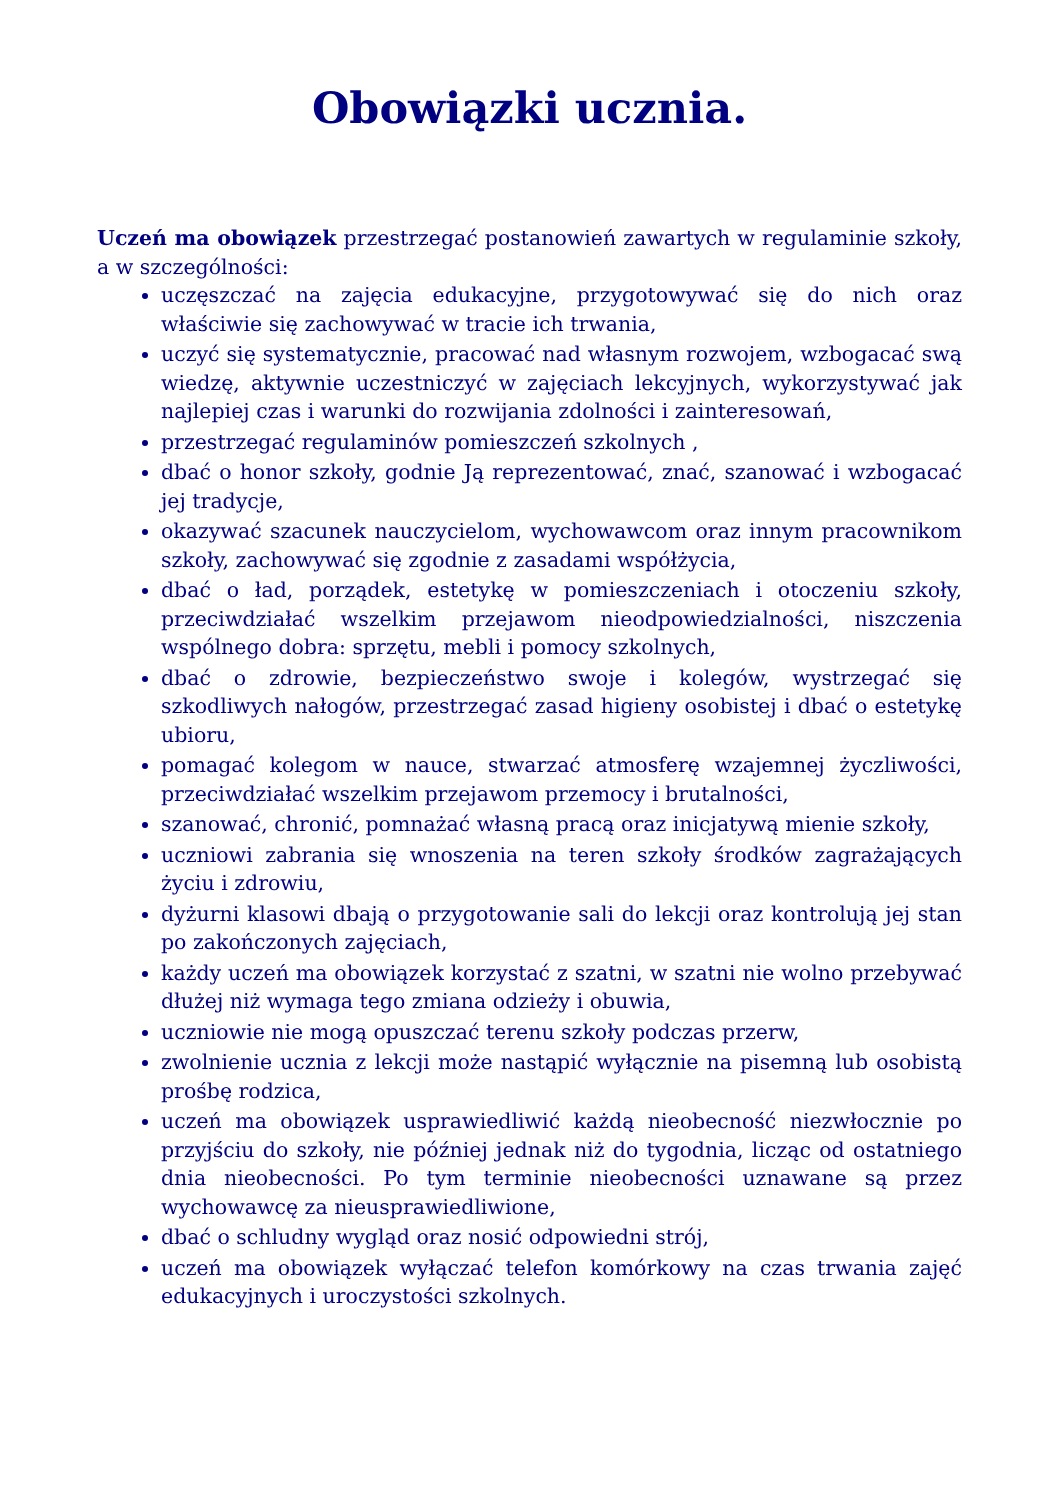Obowiązki ucznia.
Uczeń ma obowiązek przestrzegać postanowień zawartych w regulaminie szkoły, a w szczególności:
uczęszczać na zajęcia edukacyjne, przygotowywać się do nich oraz właściwie się zachowywać w tracie ich trwania,
uczyć się systematycznie, pracować nad własnym rozwojem, wzbogacać swą wiedzę, aktywnie uczestniczyć w zajęciach lekcyjnych, wykorzystywać jak najlepiej czas i warunki do rozwijania zdolności i zainteresowań,
przestrzegać regulaminów pomieszczeń szkolnych ,
dbać o honor szkoły, godnie Ją reprezentować, znać, szanować i wzbogacać jej tradycje,
okazywać szacunek nauczycielom, wychowawcom oraz innym pracownikom szkoły, zachowywać się zgodnie z zasadami współżycia,
dbać o ład, porządek, estetykę w pomieszczeniach i otoczeniu szkoły, przeciwdziałać wszelkim przejawom nieodpowiedzialności, niszczenia wspólnego dobra: sprzętu, mebli i pomocy szkolnych,
dbać o zdrowie, bezpieczeństwo swoje i kolegów, wystrzegać się szkodliwych nałogów, przestrzegać zasad higieny osobistej i dbać o estetykę ubioru,
pomagać kolegom w nauce, stwarzać atmosferę wzajemnej życzliwości, przeciwdziałać wszelkim przejawom przemocy i brutalności,
szanować, chronić, pomnażać własną pracą oraz inicjatywą mienie szkoły,
uczniowi zabrania się wnoszenia na teren szkoły środków zagrażających życiu i zdrowiu,
dyżurni klasowi dbają o przygotowanie sali do lekcji oraz kontrolują jej stan po zakończonych zajęciach,
każdy uczeń ma obowiązek korzystać z szatni, w szatni nie wolno przebywać dłużej niż wymaga tego zmiana odzieży i obuwia,
uczniowie nie mogą opuszczać terenu szkoły podczas przerw,
zwolnienie ucznia z lekcji może nastąpić wyłącznie na pisemną lub osobistą prośbę rodzica,
uczeń ma obowiązek usprawiedliwić każdą nieobecność niezwłocznie po przyjściu do szkoły, nie później jednak niż do tygodnia, licząc od ostatniego dnia nieobecności. Po tym terminie nieobecności uznawane są przez wychowawcę za nieusprawiedliwione,
dbać o schludny wygląd oraz nosić odpowiedni strój,
uczeń ma obowiązek wyłączać telefon komórkowy na czas trwania zajęć edukacyjnych i uroczystości szkolnych.